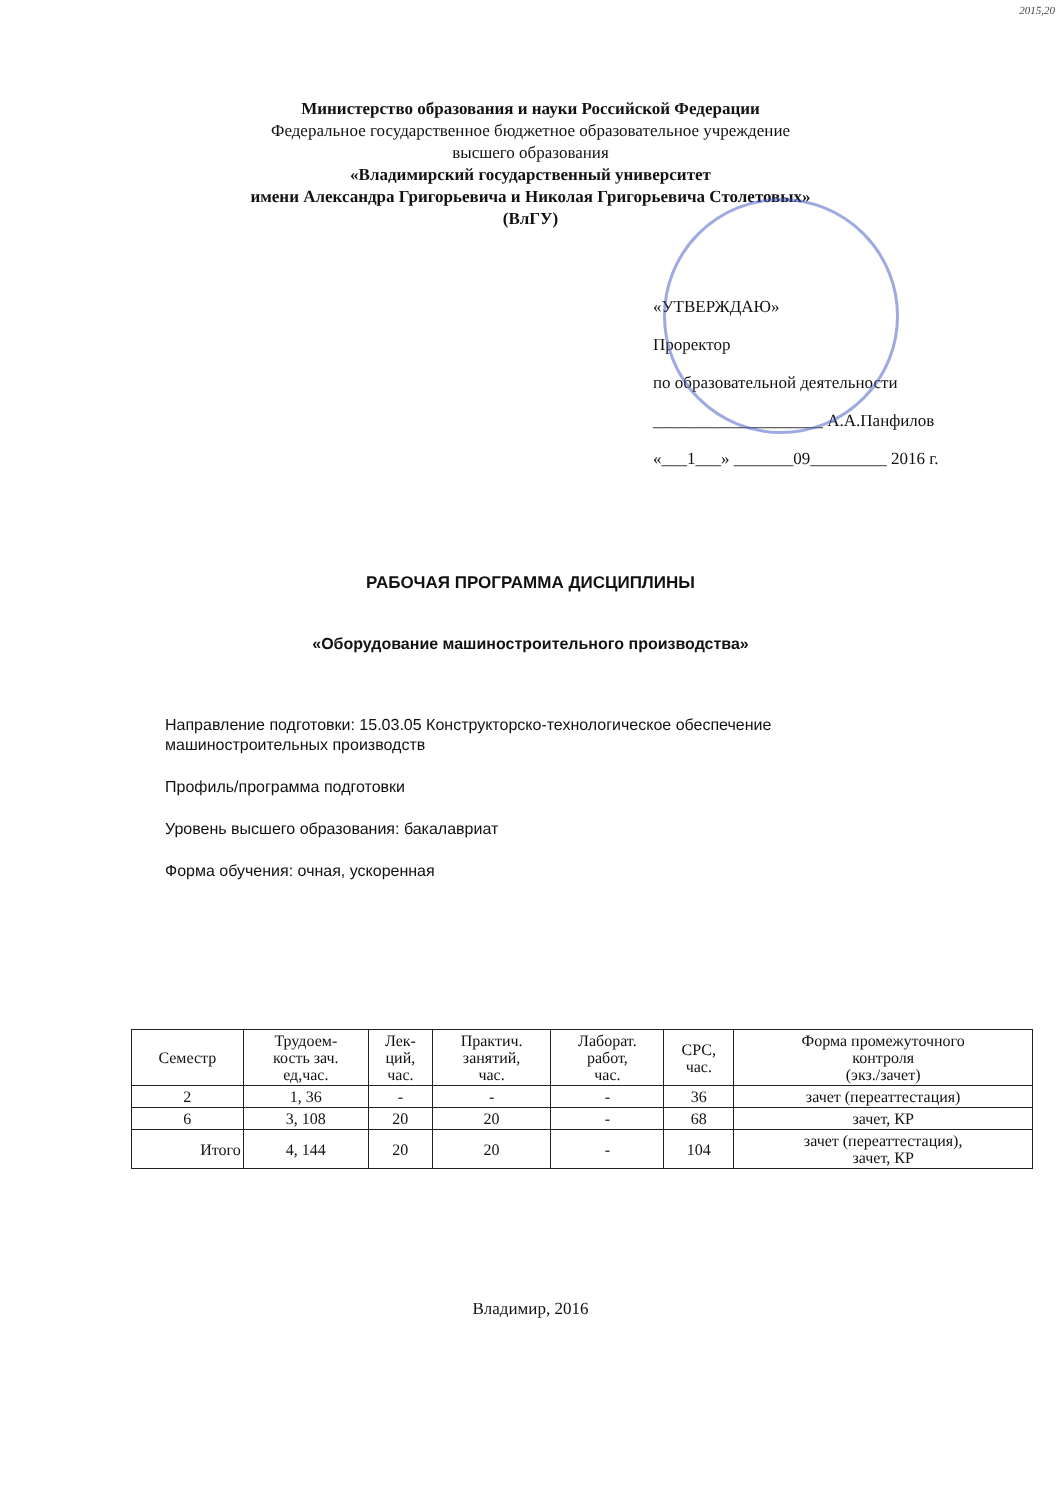2015,20
Министерство образования и науки Российской Федерации
Федеральное государственное бюджетное образовательное учреждение
высшего образования
«Владимирский государственный университет
имени Александра Григорьевича и Николая Григорьевича Столетовых»
(ВлГУ)
«УТВЕРЖДАЮ»
Проректор
по образовательной деятельности
____________________ А.А.Панфилов
«___1___» _______09_________ 2016 г.
РАБОЧАЯ ПРОГРАММА ДИСЦИПЛИНЫ
«Оборудование машиностроительного производства»
Направление подготовки: 15.03.05 Конструкторско-технологическое обеспечение
машиностроительных производств
Профиль/программа подготовки
Уровень высшего образования: бакалавриат
Форма обучения: очная, ускоренная
| Семестр | Трудоем- кость зач. ед,час. | Лек- ций, час. | Практич. занятий, час. | Лаборат. работ, час. | СРС, час. | Форма промежуточного контроля (экз./зачет) |
| --- | --- | --- | --- | --- | --- | --- |
| 2 | 1, 36 | - | - | - | 36 | зачет (переаттестация) |
| 6 | 3, 108 | 20 | 20 | - | 68 | зачет, КР |
| Итого | 4, 144 | 20 | 20 | - | 104 | зачет (переаттестация), зачет, КР |
Владимир, 2016